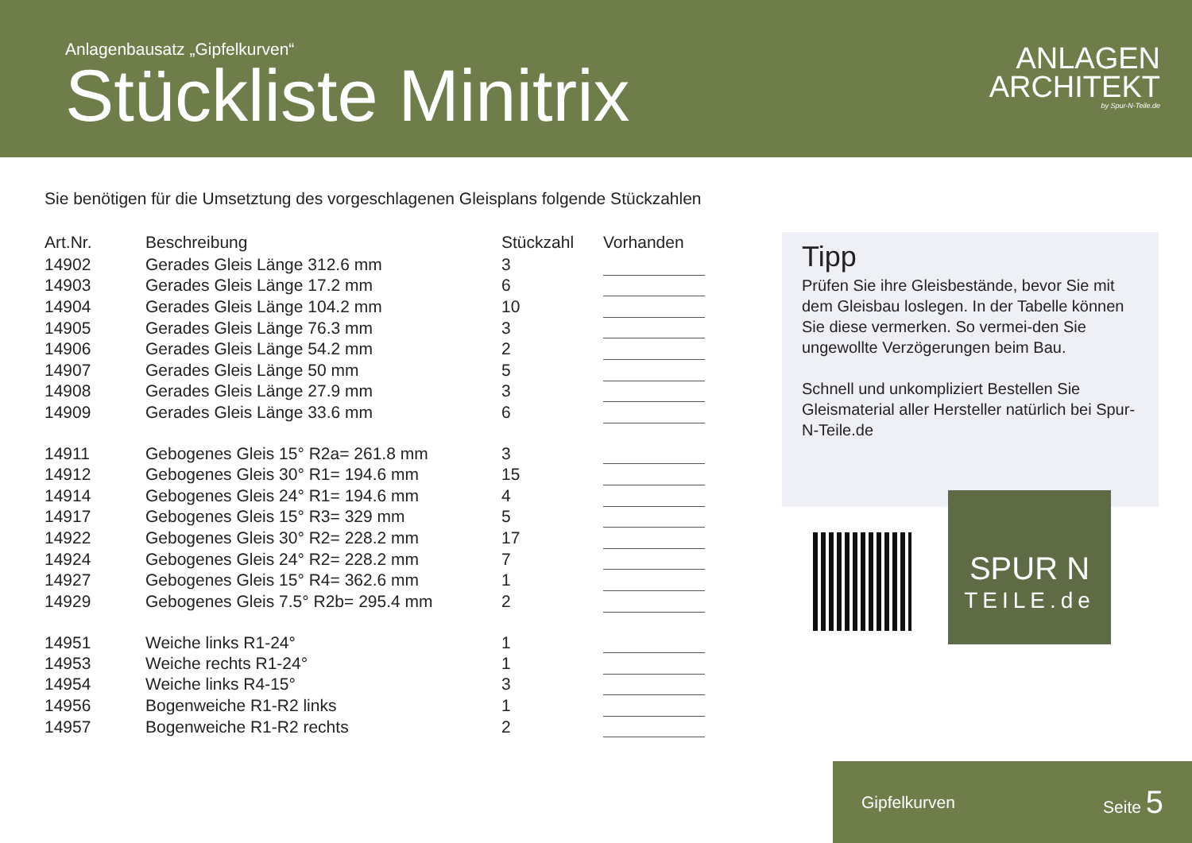Anlagenbausatz „Gipfelkurven“
Stückliste Minitrix
ANLAGEN
ARCHITEKT
by Spur-N-Teile.de
Sie benötigen für die Umsetztung des vorgeschlagenen Gleisplans folgende Stückzahlen
| Art.Nr. | Beschreibung | Stückzahl | Vorhanden |
| --- | --- | --- | --- |
| 14902 | Gerades Gleis Länge 312.6 mm | 3 | |
| 14903 | Gerades Gleis Länge 17.2 mm | 6 | |
| 14904 | Gerades Gleis Länge 104.2 mm | 10 | |
| 14905 | Gerades Gleis Länge 76.3 mm | 3 | |
| 14906 | Gerades Gleis Länge 54.2 mm | 2 | |
| 14907 | Gerades Gleis Länge 50 mm | 5 | |
| 14908 | Gerades Gleis Länge 27.9 mm | 3 | |
| 14909 | Gerades Gleis Länge 33.6 mm | 6 | |
| 14911 | Gebogenes Gleis 15° R2a= 261.8 mm | 3 | |
| 14912 | Gebogenes Gleis 30° R1= 194.6 mm | 15 | |
| 14914 | Gebogenes Gleis 24° R1= 194.6 mm | 4 | |
| 14917 | Gebogenes Gleis 15° R3= 329 mm | 5 | |
| 14922 | Gebogenes Gleis 30° R2= 228.2 mm | 17 | |
| 14924 | Gebogenes Gleis 24° R2= 228.2 mm | 7 | |
| 14927 | Gebogenes Gleis 15° R4= 362.6 mm | 1 | |
| 14929 | Gebogenes Gleis 7.5° R2b= 295.4 mm | 2 | |
| 14951 | Weiche links R1-24° | 1 | |
| 14953 | Weiche rechts R1-24° | 1 | |
| 14954 | Weiche links R4-15° | 3 | |
| 14956 | Bogenweiche R1-R2 links | 1 | |
| 14957 | Bogenweiche R1-R2 rechts | 2 | |
Tipp
Prüfen Sie ihre Gleisbestände, bevor Sie mit dem Gleisbau loslegen. In der Tabelle können Sie diese vermerken. So vermei-den Sie ungewollte Verzögerungen beim Bau.
Schnell und unkompliziert Bestellen Sie Gleismaterial aller Hersteller natürlich bei Spur-N-Teile.de
SPUR N
TEILE.de
Gipfelkurven Seite 5